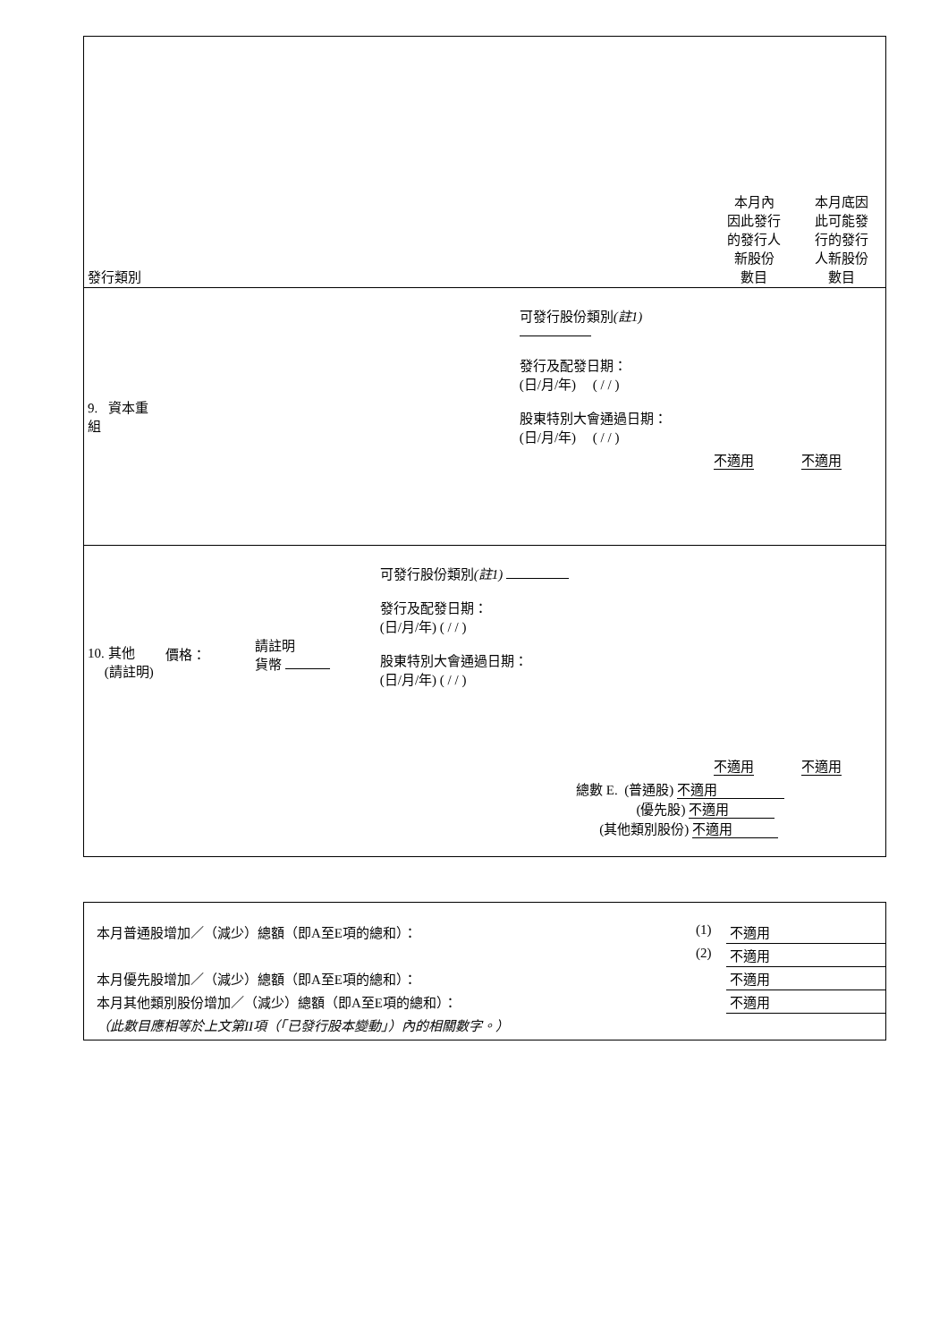| 發行類別 | | 本月內 因此發行 的發行人 新股份 數目 | 本月底因 此可能發 行的發行 人新股份 數目 |
| 9. 資本重組 | 可發行股份類別 (註1) 發行及配發日期： (日/月/年) ( / / ) 股東特別大會通過日期： (日/月/年) ( / / ) | 不適用 | 不適用 |
| 10. 其他 (請註明) | 價格： 請註明 貨幣 可發行股份類別 (註1) 發行及配發日期： (日/月/年) ( / / ) 股東特別大會通過日期： (日/月/年) ( / / ) | 不適用 | 不適用 |
| 總數 E. (普通股) 不適用 (優先股) 不適用 (其他類別股份) 不適用 | | | |
| 本月普通股增加／（減少）總額（即A至E項的總和）： | (1) | 不適用 |
| | (2) | 不適用 |
| 本月優先股增加／（減少）總額（即A至E項的總和）： | | 不適用 |
| 本月其他類別股份增加／（減少）總額（即A至E項的總和）： | | 不適用 |
| （此數目應相等於上文第II項（「已發行股本變動」）內的相關數字。） | | |